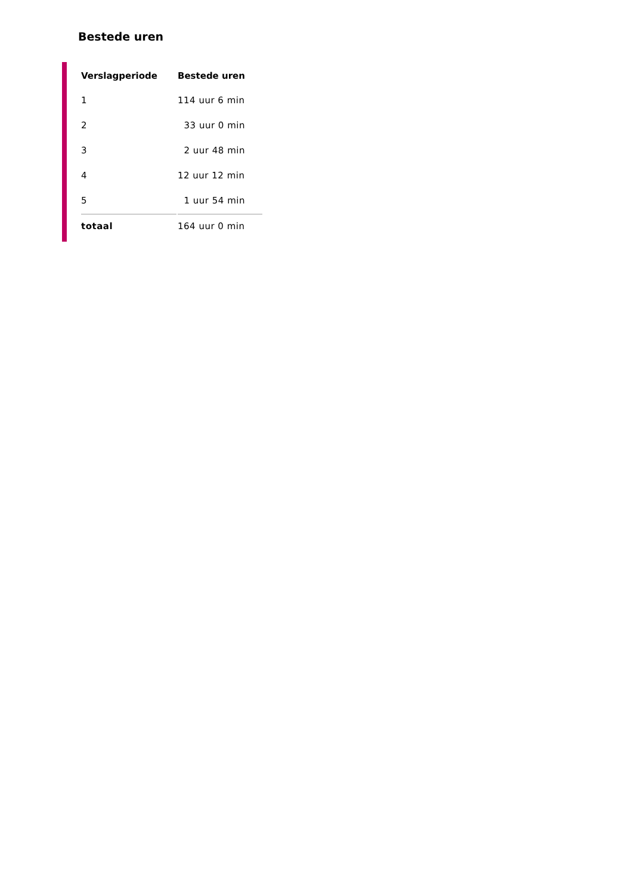Bestede uren
| Verslagperiode | Bestede uren |
| --- | --- |
| 1 | 114 uur 6 min |
| 2 | 33 uur 0 min |
| 3 | 2 uur 48 min |
| 4 | 12 uur 12 min |
| 5 | 1 uur 54 min |
| totaal | 164 uur 0 min |